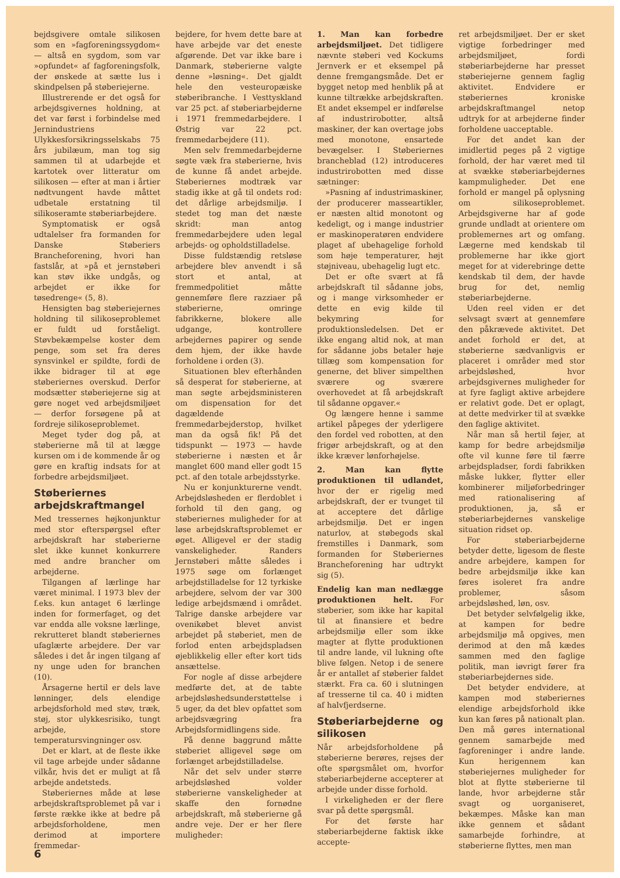bejdsgivere omtale silikosen som en »fagforeningssygdom« — altså en sygdom, som var »opfundet« af fagforeningsfolk, der ønskede at sætte lus i skindpelsen på støberiejerne.
Illustrerende er det også for arbejdsgivernes holdning, at det var først i forbindelse med Jernindustriens Ulykkesforsikringsselskabs 75 års jubilæum, man tog sig sammen til at udarbejde et kartotek over litteratur om silikosen — efter at man i årtier nødtvungent havde måttet udbetale erstatning til silikoseramte støberiarbejdere.
Symptomatisk er også udtalelser fra formanden for Danske Støberiers Brancheforening, hvori han fastslår, at »på et jernstøberi kan støv ikke undgås, og arbejdet er ikke for tøsedrenge« (5, 8).
Hensigten bag støberiejernes holdning til silikoseproblemet er fuldt ud forståeligt. Støvbekæmpelse koster dem penge, som set fra deres synsvinkel er spildte, fordi de ikke bidrager til at øge støberiernes overskud. Derfor modsætter støberiejerne sig at gøre noget ved arbejdsmiljøet — derfor forsøgene på at fordreje silikoseproblemet.
Meget tyder dog på, at støberierne må til at lægge kursen om i de kommende år og gøre en kraftig indsats for at forbedre arbejdsmiljøet.
Støberiernes arbejdskraftmangel
Med tressernes højkonjunktur med stor efterspørgsel efter arbejdskraft har støberierne slet ikke kunnet konkurrere med andre brancher om arbejderne.
Tilgangen af lærlinge har været minimal. I 1973 blev der f.eks. kun antaget 6 lærlinge inden for formerfaget, og det var endda alle voksne lærlinge, rekrutteret blandt støberiernes ufaglærte arbejdere. Der var således i det år ingen tilgang af ny unge uden for branchen (10).
Årsagerne hertil er dels lave lønninger, dels elendige arbejdsforhold med støv, træk, støj, stor ulykkesrisiko, tungt arbejde, store temperatursvingninger osv.
Det er klart, at de fleste ikke vil tage arbejde under sådanne vilkår, hvis det er muligt at få arbejde andetsteds.
Støberiernes måde at løse arbejdskraftsproblemet på var i første række ikke at bedre på arbejdsforholdene, men derimod at importere fremmedar-
bejdere, for hvem dette bare at have arbejde var det eneste afgørende. Det var ikke bare i Danmark, støberierne valgte denne »løsning«. Det gjaldt hele den vesteuropæiske støberibranche. I Vesttyskland var 25 pct. af støberiarbejderne i 1971 fremmedarbejdere. I Østrig var 22 pct. fremmedarbejdere (11).
Men selv fremmedarbejderne søgte væk fra støberierne, hvis de kunne få andet arbejde. Støberiernes modtræk var stadig ikke at gå til ondets rod: det dårlige arbejdsmiljø. I stedet tog man det næste skridt: man antog fremmedarbejdere uden legal arbejds- og opholdstilladelse.
Disse fuldstændig retsløse arbejdere blev anvendt i så stort et antal, at fremmedpolitiet måtte gennemføre flere razziaer på støberierne, omringe fabrikkerne, blokere alle udgange, kontrollere arbejdernes papirer og sende dem hjem, der ikke havde forholdene i orden (3).
Situationen blev efterhånden så desperat for støberierne, at man søgte arbejdsministeren om dispensation for det dagældende fremmedarbejderstop, hvilket man da også fik! På det tidspunkt — 1973 — havde støberierne i næsten et år manglet 600 mand eller godt 15 pct. af den totale arbejdsstyrke.
Nu er konjunkturerne vendt. Arbejdsløsheden er flerdoblet i forhold til den gang, og støberiernes muligheder for at løse arbejdskraftsproblemet er øget. Alligevel er der stadig vanskeligheder. Randers Jernstøberi måtte således i 1975 søge om forlænget arbejdstilladelse for 12 tyrkiske arbejdere, selvom der var 300 ledige arbejdsmænd i området. Talrige danske arbejdere var ovenikøbet blevet anvist arbejdet på støberiet, men de forlod enten arbejdspladsen øjeblikkelig eller efter kort tids ansættelse.
For nogle af disse arbejdere medførte det, at de tabte arbejdsløshedsunderstøttelse i 5 uger, da det blev opfattet som arbejdsvægring fra Arbejdsformidlingens side.
På denne baggrund måtte støberiet alligevel søge om forlænget arbejdstilladelse.
Når det selv under større arbejdsløshed volder støberierne vanskeligheder at skaffe den fornødne arbejdskraft, må støberierne gå andre veje. Der er her flere muligheder:
1. Man kan forbedre arbejdsmiljøet. Det tidligere nævnte støberi ved Kockums Jernverk er et eksempel på denne fremgangsmåde. Det er bygget netop med henblik på at kunne tiltrække arbejdskraften. Et andet eksempel er indførelse af industrirobotter, altså maskiner, der kan overtage jobs med monotone, ensartede bevægelser. I Støberiernes brancheblad (12) introduceres industrirobotten med disse sætninger:
»Pasning af industrimaskiner, der producerer masseartikler, er næsten altid monotont og kedeligt, og i mange industrier er maskinoperatøren endvidere plaget af ubehagelige forhold som høje temperaturer, højt støjniveau, ubehagelig lugt etc.
Det er ofte svært at få arbejdskraft til sådanne jobs, og i mange virksomheder er dette en evig kilde til bekymring for produktionsledelsen. Det er ikke engang altid nok, at man for sådanne jobs betaler høje tillæg som kompensation for generne, det bliver simpelthen sværere og sværere overhovedet at få arbejdskraft til sådanne opgaver.«
Og længere henne i samme artikel påpeges der yderligere den fordel ved robotten, at den frigør arbejdskraft, og at den ikke kræver lønforhøjelse.
2. Man kan flytte produktionen til udlandet, hvor der er rigelig med arbejdskraft, der er tvunget til at acceptere det dårlige arbejdsmiljø. Det er ingen naturlov, at støbegods skal fremstilles i Danmark, som formanden for Støberiernes Brancheforening har udtrykt sig (5).
Endelig kan man nedlægge produktionen helt. For støberier, som ikke har kapital til at finansiere et bedre arbejdsmiljø eller som ikke magter at flytte produktionen til andre lande, vil lukning ofte blive følgen. Netop i de senere år er antallet af støberier faldet stærkt. Fra ca. 60 i slutningen af tresserne til ca. 40 i midten af halvfjerdserne.
Støberiarbejderne og silikosen
Når arbejdsforholdene på støberierne berøres, rejses der ofte spørgsmålet om, hvorfor støberiarbejderne accepterer at arbejde under disse forhold.
I virkeligheden er der flere svar på dette spørgsmål.
For det første har støberiarbejderne faktisk ikke accepte-
ret arbejdsmiljøet. Der er sket vigtige forbedringer med arbejdsmiljøet, fordi støberiarbejderne har presset støberiejerne gennem faglig aktivitet. Endvidere er støberiernes kroniske arbejdskraftmangel netop udtryk for at arbejderne finder forholdene uacceptable.
For det andet kan der imidlertid peges på 2 vigtige forhold, der har været med til at svække støberiarbejdernes kampmuligheder. Det ene forhold er mangel på oplysning om silikoseproblemet. Arbejdsgiverne har af gode grunde undladt at orientere om problemernes art og omfang. Lægerne med kendskab til problemerne har ikke gjort meget for at viderebringe dette kendskab til dem, der havde brug for det, nemlig støberiarbejderne.
Uden reel viden er det selvsagt svært at gennemføre den påkrævede aktivitet. Det andet forhold er det, at støberierne sædvanligvis er placeret i områder med stor arbejdsløshed, hvor arbejdsgivernes muligheder for at fyre fagligt aktive arbejdere er relativt gode. Det er oplagt, at dette medvirker til at svække den faglige aktivitet.
Når man så hertil føjer, at kamp for bedre arbejdsmiljø ofte vil kunne føre til færre arbejdspladser, fordi fabrikken måske lukker, flytter eller kombinerer miljøforbedringer med rationalisering af produktionen, ja, så er støberiarbejdernes vanskelige situation ridset op.
For støberiarbejderne betyder dette, ligesom de fleste andre arbejdere, kampen for bedre arbejdsmiljø ikke kan føres isoleret fra andre problemer, såsom arbejdsløshed, løn, osv.
Det betyder selvfølgelig ikke, at kampen for bedre arbejdsmiljø må opgives, men derimod at den må kædes sammen med den faglige politik, man iøvrigt fører fra støberiarbejdernes side.
Det betyder endvidere, at kampen mod støberiernes elendige arbejdsforhold ikke kun kan føres på nationalt plan. Den må gøres international gennem samarbejde med fagforeninger i andre lande. Kun herigennem kan støberiejernes muligheder for blot at flytte støberierne til lande, hvor arbejderne står svagt og uorganiseret, bekæmpes. Måske kan man ikke gennem et sådant samarbejde forhindre, at støberierne flyttes, men man
6